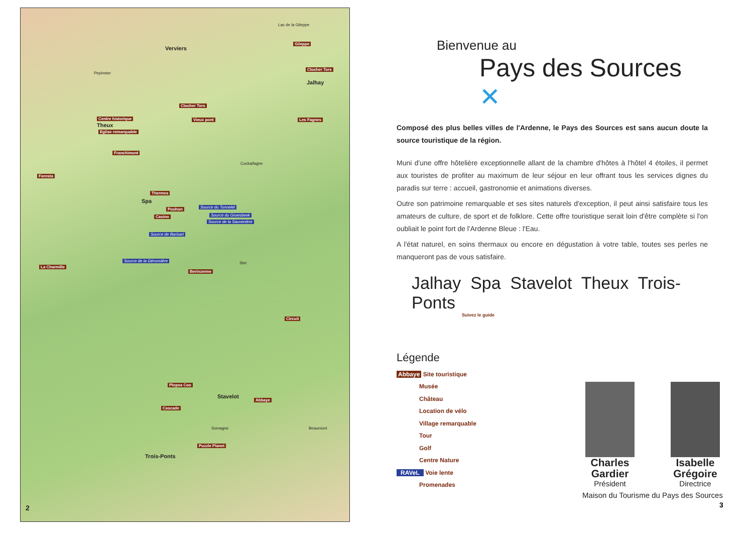Verviers
Pepinster
Theux
Spa
Jalhay
Stavelot
Trois-Ponts
Centre historique
Eglise remarquable
Franchimont
Clocher Tors
Vieux pont
Thermes
Pouhon
Casino
Foresta
La Charmille
Berinzenne
Circuit
Plopsa Coo
Cascade
Abbaye
Puzzle Planet
Clocher Tors
Les Fagnes
Gileppe
Source du Tonnelet
Source du Groesbeek
Source de la Sauvenière
Source de Barisart
Source de la Géronstère
Lac de la Gileppe
Cockaifagne
Ster
Somagne Beaumont
2
Bienvenue au
Pays des Sources ✕
Composé des plus belles villes de l'Ardenne, le Pays des Sources est sans aucun doute la source touristique de la région.
Muni d'une offre hôtelière exceptionnelle allant de la chambre d'hôtes à l'hôtel 4 étoiles, il permet aux touristes de profiter au maximum de leur séjour en leur offrant tous les services dignes du paradis sur terre : accueil, gastronomie et animations diverses.
Outre son patrimoine remarquable et ses sites naturels d'exception, il peut ainsi satisfaire tous les amateurs de culture, de sport et de folklore. Cette offre touristique serait loin d'être complète si l'on oubliait le point fort de l'Ardenne Bleue : l'Eau.
A l'état naturel, en soins thermaux ou encore en dégustation à votre table, toutes ses perles ne manqueront pas de vous satisfaire.
Jalhay Spa Stavelot Theux Trois-Ponts
Suivez le guide
Légende
Abbaye Site touristique
Musée
Château
Location de vélo
Village remarquable
Tour
Golf
Centre Nature
RAVeL Voie lente
Promenades
Charles Gardier
Président
Isabelle Grégoire
Directrice
Maison du Tourisme du Pays des Sources
3